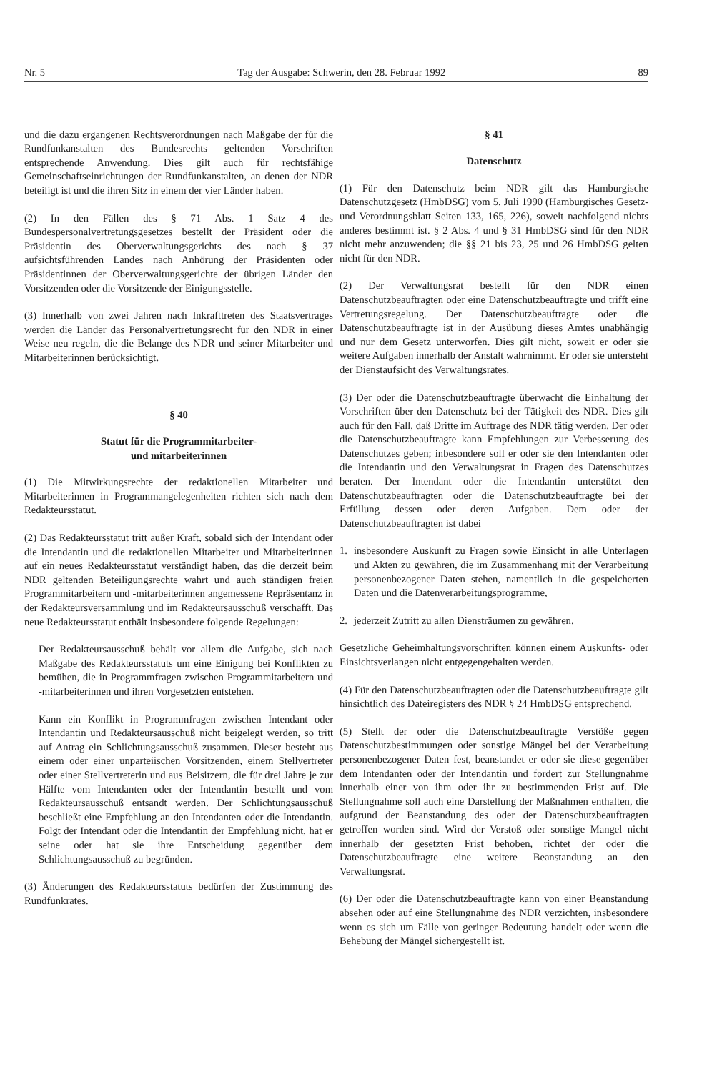Nr. 5 Tag der Ausgabe: Schwerin, den 28. Februar 1992 89
und die dazu ergangenen Rechtsverordnungen nach Maßgabe der für die Rundfunkanstalten des Bundesrechts geltenden Vorschriften entsprechende Anwendung. Dies gilt auch für rechtsfähige Gemeinschaftseinrichtungen der Rundfunkanstalten, an denen der NDR beteiligt ist und die ihren Sitz in einem der vier Länder haben.
(2) In den Fällen des § 71 Abs. 1 Satz 4 des Bundespersonalvertretungsgesetzes bestellt der Präsident oder die Präsidentin des Oberverwaltungsgerichts des nach § 37 aufsichtsführenden Landes nach Anhörung der Präsidenten oder Präsidentinnen der Oberverwaltungsgerichte der übrigen Länder den Vorsitzenden oder die Vorsitzende der Einigungsstelle.
(3) Innerhalb von zwei Jahren nach Inkrafttreten des Staatsvertrages werden die Länder das Personalvertretungsrecht für den NDR in einer Weise neu regeln, die die Belange des NDR und seiner Mitarbeiter und Mitarbeiterinnen berücksichtigt.
§ 40
Statut für die Programmitarbeiter-
und mitarbeiterinnen
(1) Die Mitwirkungsrechte der redaktionellen Mitarbeiter und Mitarbeiterinnen in Programmangelegenheiten richten sich nach dem Redakteursstatut.
(2) Das Redakteursstatut tritt außer Kraft, sobald sich der Intendant oder die Intendantin und die redaktionellen Mitarbeiter und Mitarbeiterinnen auf ein neues Redakteursstatut verständigt haben, das die derzeit beim NDR geltenden Beteiligungsrechte wahrt und auch ständigen freien Programmitarbeitern und -mitarbeiterinnen angemessene Repräsentanz in der Redakteursversammlung und im Redakteursausschuß verschafft. Das neue Redakteursstatut enthält insbesondere folgende Regelungen:
– Der Redakteursausschuß behält vor allem die Aufgabe, sich nach Maßgabe des Redakteursstatuts um eine Einigung bei Konflikten zu bemühen, die in Programmfragen zwischen Programmitarbeitern und -mitarbeiterinnen und ihren Vorgesetzten entstehen.
– Kann ein Konflikt in Programmfragen zwischen Intendant oder Intendantin und Redakteursausschuß nicht beigelegt werden, so tritt auf Antrag ein Schlichtungsausschuß zusammen. Dieser besteht aus einem oder einer unparteiischen Vorsitzenden, einem Stellvertreter oder einer Stellvertreterin und aus Beisitzern, die für drei Jahre je zur Hälfte vom Intendanten oder der Intendantin bestellt und vom Redakteursausschuß entsandt werden. Der Schlichtungsausschuß beschließt eine Empfehlung an den Intendanten oder die Intendantin. Folgt der Intendant oder die Intendantin der Empfehlung nicht, hat er seine oder hat sie ihre Entscheidung gegenüber dem Schlichtungsausschuß zu begründen.
(3) Änderungen des Redakteursstatuts bedürfen der Zustimmung des Rundfunkrates.
§ 41
Datenschutz
(1) Für den Datenschutz beim NDR gilt das Hamburgische Datenschutzgesetz (HmbDSG) vom 5. Juli 1990 (Hamburgisches Gesetz- und Verordnungsblatt Seiten 133, 165, 226), soweit nachfolgend nichts anderes bestimmt ist. § 2 Abs. 4 und § 31 HmbDSG sind für den NDR nicht mehr anzuwenden; die §§ 21 bis 23, 25 und 26 HmbDSG gelten nicht für den NDR.
(2) Der Verwaltungsrat bestellt für den NDR einen Datenschutzbeauftragten oder eine Datenschutzbeauftragte und trifft eine Vertretungsregelung. Der Datenschutzbeauftragte oder die Datenschutzbeauftragte ist in der Ausübung dieses Amtes unabhängig und nur dem Gesetz unterworfen. Dies gilt nicht, soweit er oder sie weitere Aufgaben innerhalb der Anstalt wahrnimmt. Er oder sie untersteht der Dienstaufsicht des Verwaltungsrates.
(3) Der oder die Datenschutzbeauftragte überwacht die Einhaltung der Vorschriften über den Datenschutz bei der Tätigkeit des NDR. Dies gilt auch für den Fall, daß Dritte im Auftrage des NDR tätig werden. Der oder die Datenschutzbeauftragte kann Empfehlungen zur Verbesserung des Datenschutzes geben; inbesondere soll er oder sie den Intendanten oder die Intendantin und den Verwaltungsrat in Fragen des Datenschutzes beraten. Der Intendant oder die Intendantin unterstützt den Datenschutzbeauftragten oder die Datenschutzbeauftragte bei der Erfüllung dessen oder deren Aufgaben. Dem oder der Datenschutzbeauftragten ist dabei
1. insbesondere Auskunft zu Fragen sowie Einsicht in alle Unterlagen und Akten zu gewähren, die im Zusammenhang mit der Verarbeitung personenbezogener Daten stehen, namentlich in die gespeicherten Daten und die Datenverarbeitungsprogramme,
2. jederzeit Zutritt zu allen Diensträumen zu gewähren.
Gesetzliche Geheimhaltungsvorschriften können einem Auskunfts- oder Einsichtsverlangen nicht entgegengehalten werden.
(4) Für den Datenschutzbeauftragten oder die Datenschutzbeauftragte gilt hinsichtlich des Dateiregisters des NDR § 24 HmbDSG entsprechend.
(5) Stellt der oder die Datenschutzbeauftragte Verstöße gegen Datenschutzbestimmungen oder sonstige Mängel bei der Verarbeitung personenbezogener Daten fest, beanstandet er oder sie diese gegenüber dem Intendanten oder der Intendantin und fordert zur Stellungnahme innerhalb einer von ihm oder ihr zu bestimmenden Frist auf. Die Stellungnahme soll auch eine Darstellung der Maßnahmen enthalten, die aufgrund der Beanstandung des oder der Datenschutzbeauftragten getroffen worden sind. Wird der Verstoß oder sonstige Mangel nicht innerhalb der gesetzten Frist behoben, richtet der oder die Datenschutzbeauftragte eine weitere Beanstandung an den Verwaltungsrat.
(6) Der oder die Datenschutzbeauftragte kann von einer Beanstandung absehen oder auf eine Stellungnahme des NDR verzichten, insbesondere wenn es sich um Fälle von geringer Bedeutung handelt oder wenn die Behebung der Mängel sichergestellt ist.